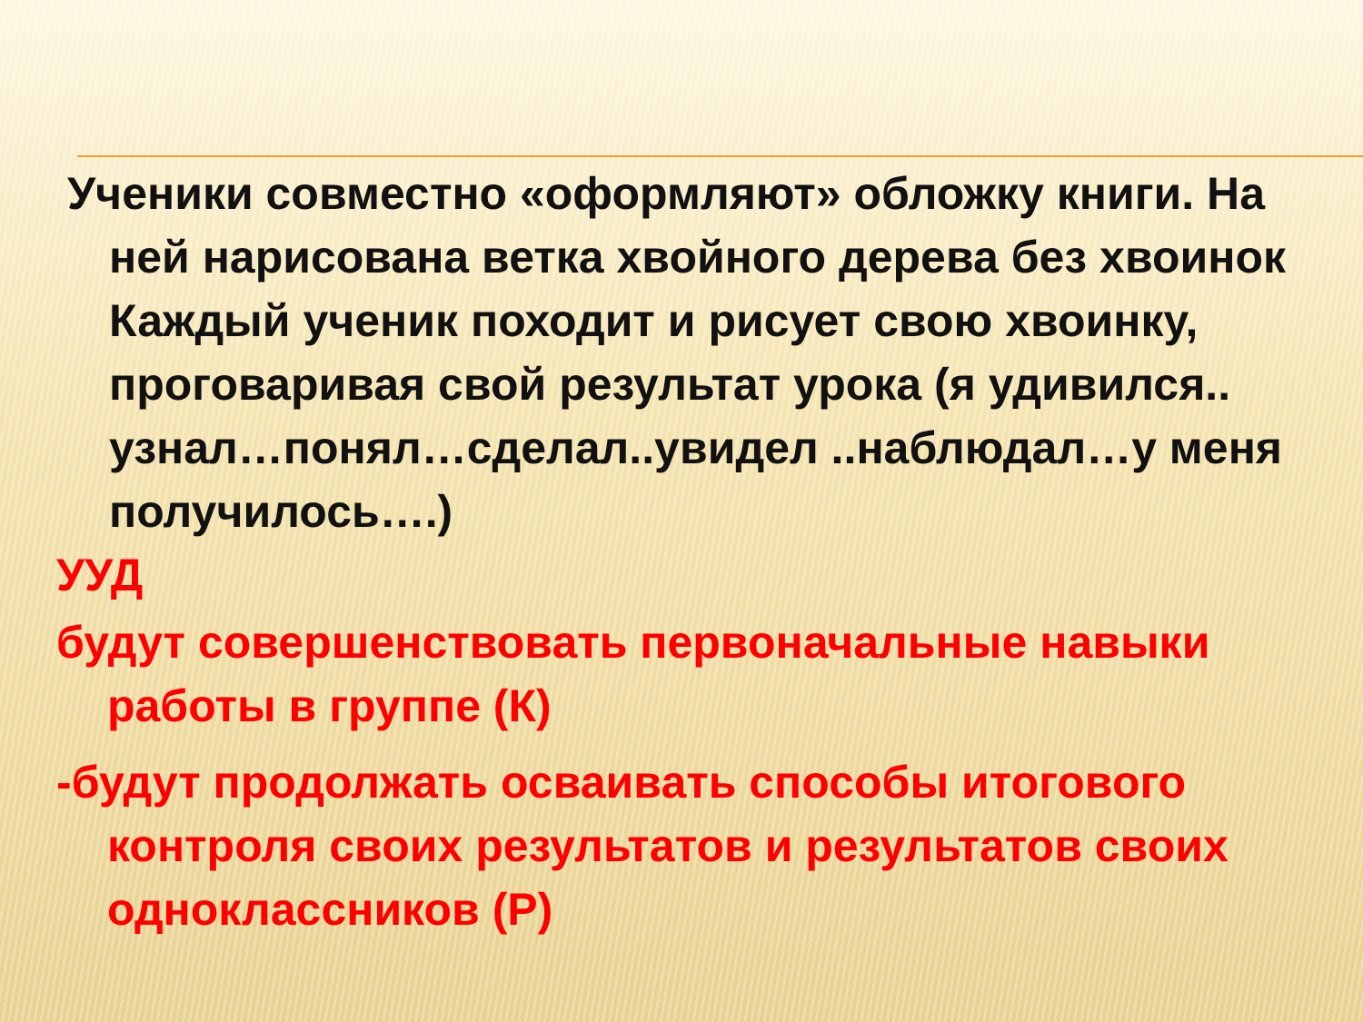Ученики совместно «оформляют» обложку книги. На ней нарисована ветка хвойного дерева без хвоинок Каждый ученик походит и рисует свою хвоинку, проговаривая свой результат урока (я удивился.. узнал…понял…сделал..увидел ..наблюдал…у меня получилось….)
УУД
будут совершенствовать первоначальные навыки работы в группе (К)
-будут продолжать осваивать способы итогового контроля своих результатов и результатов своих одноклассников (Р)